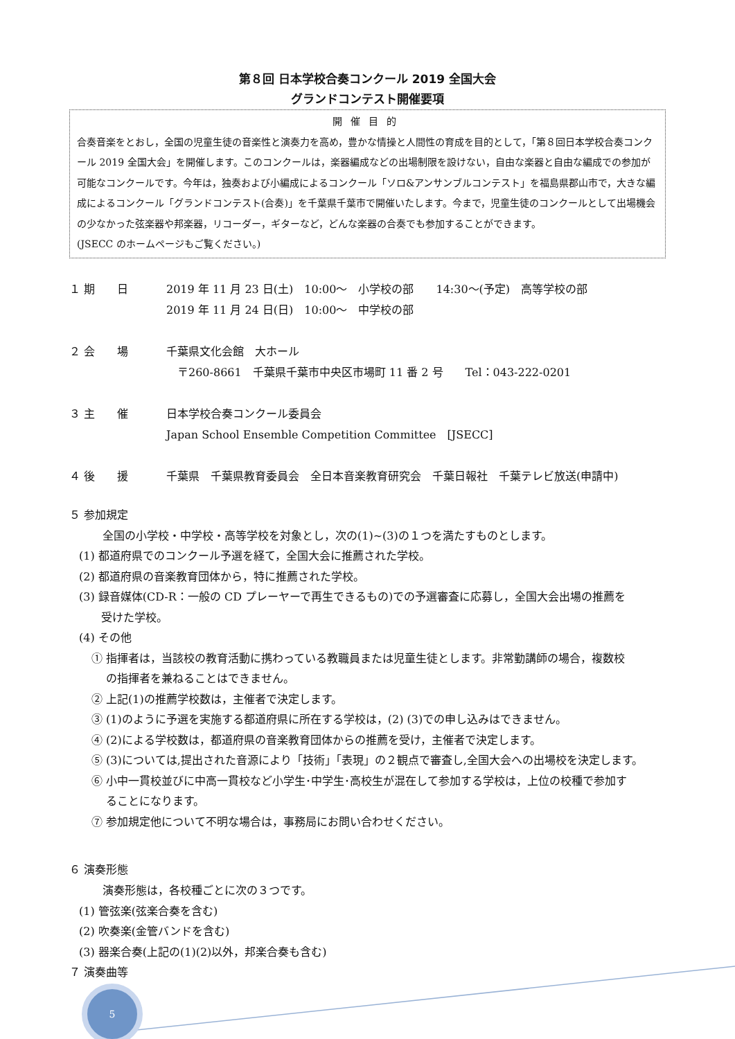第８回 日本学校合奏コンクール 2019 全国大会
グランドコンテスト開催要項
開催目的
合奏音楽をとおし，全国の児童生徒の音楽性と演奏力を高め，豊かな情操と人間性の育成を目的として，「第８回日本学校合奏コンクール 2019 全国大会」を開催します。このコンクールは，楽器編成などの出場制限を設けない，自由な楽器と自由な編成での参加が可能なコンクールです。今年は，独奏および小編成によるコンクール「ソロ&アンサンブルコンテスト」を福島県郡山市で，大きな編成によるコンクール「グランドコンテスト(合奏)」を千葉県千葉市で開催いたします。今まで，児童生徒のコンクールとして出場機会の少なかった弦楽器や邦楽器，リコーダー，ギターなど，どんな楽器の合奏でも参加することができます。
(JSECC のホームページもご覧ください。)
１ 期　　日 2019 年 11 月 23 日(土)　10:00～　小学校の部　　14:30～(予定)　高等学校の部
2019 年 11 月 24 日(日)　10:00～　中学校の部
２ 会　　場 千葉県文化会館　大ホール
　〒260-8661　千葉県千葉市中央区市場町 11 番 2 号　　Tel：043-222-0201
３ 主　　催 日本学校合奏コンクール委員会
Japan School Ensemble Competition Committee　[JSECC]
４ 後　　援 千葉県　千葉県教育委員会　全日本音楽教育研究会　千葉日報社　千葉テレビ放送(申請中)
５ 参加規定
全国の小学校・中学校・高等学校を対象とし，次の(1)~(3)の１つを満たすものとします。
(1) 都道府県でのコンクール予選を経て，全国大会に推薦された学校。
(2) 都道府県の音楽教育団体から，特に推薦された学校。
(3) 録音媒体(CD-R：一般の CD プレーヤーで再生できるもの)での予選審査に応募し，全国大会出場の推薦を
　　受けた学校。
(4) その他
① 指揮者は，当該校の教育活動に携わっている教職員または児童生徒とします。非常勤講師の場合，複数校
　 の指揮者を兼ねることはできません。
② 上記(1)の推薦学校数は，主催者で決定します。
③ (1)のように予選を実施する都道府県に所在する学校は，(2) (3)での申し込みはできません。
④ (2)による学校数は，都道府県の音楽教育団体からの推薦を受け，主催者で決定します。
⑤ (3)については,提出された音源により「技術」「表現」の２観点で審査し,全国大会への出場校を決定します。
⑥ 小中一貫校並びに中高一貫校など小学生･中学生･高校生が混在して参加する学校は，上位の校種で参加す
　 ることになります。
⑦ 参加規定他について不明な場合は，事務局にお問い合わせください。
６ 演奏形態
演奏形態は，各校種ごとに次の３つです。
(1) 管弦楽(弦楽合奏を含む)
(2) 吹奏楽(金管バンドを含む)
(3) 器楽合奏(上記の(1)(2)以外，邦楽合奏も含む)
７ 演奏曲等
5